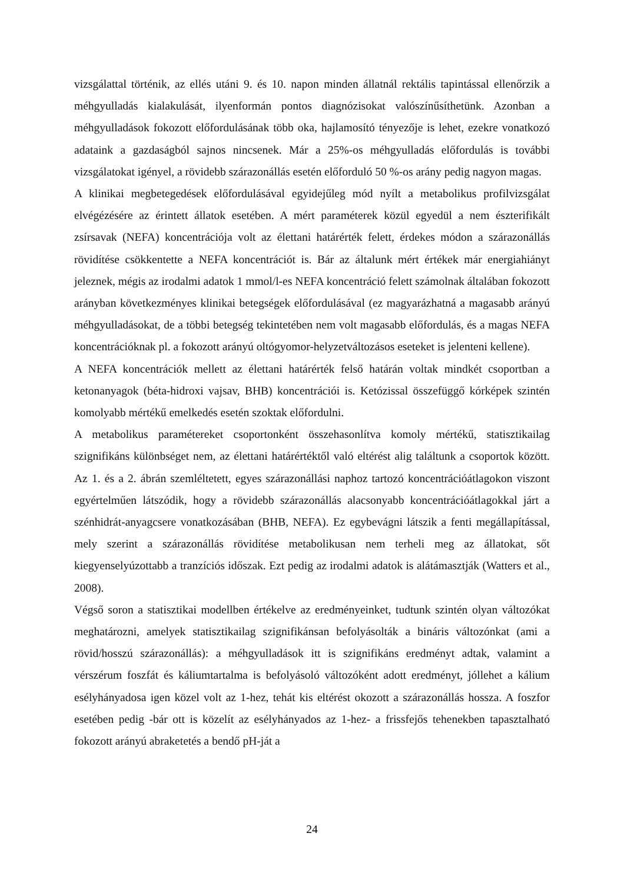vizsgálattal történik, az ellés utáni 9. és 10. napon minden állatnál rektális tapintással ellenőrzik a méhgyulladás kialakulását, ilyenformán pontos diagnózisokat valószínűsíthetünk. Azonban a méhgyulladások fokozott előfordulásának több oka, hajlamosító tényezője is lehet, ezekre vonatkozó adataink a gazdaságból sajnos nincsenek. Már a 25%-os méhgyulladás előfordulás is további vizsgálatokat igényel, a rövidebb szárazonállás esetén előforduló 50 %-os arány pedig nagyon magas.
A klinikai megbetegedések előfordulásával egyidejűleg mód nyílt a metabolikus profilvizsgálat elvégézésére az érintett állatok esetében. A mért paraméterek közül egyedül a nem észterifikált zsírsavak (NEFA) koncentrációja volt az élettani határérték felett, érdekes módon a szárazonállás rövidítése csökkentette a NEFA koncentrációt is. Bár az általunk mért értékek már energiahiányt jeleznek, mégis az irodalmi adatok 1 mmol/l-es NEFA koncentráció felett számolnak általában fokozott arányban következményes klinikai betegségek előfordulásával (ez magyarázhatná a magasabb arányú méhgyulladásokat, de a többi betegség tekintetében nem volt magasabb előfordulás, és a magas NEFA koncentrációknak pl. a fokozott arányú oltógyomor-helyzetváltozásos eseteket is jelenteni kellene).
A NEFA koncentrációk mellett az élettani határérték felső határán voltak mindkét csoportban a ketonanyagok (béta-hidroxi vajsav, BHB) koncentrációi is. Ketózissal összefüggő kórképek szintén komolyabb mértékű emelkedés esetén szoktak előfordulni.
A metabolikus paramétereket csoportonként összehasonlítva komoly mértékű, statisztikailag szignifikáns különbséget nem, az élettani határértéktől való eltérést alig találtunk a csoportok között. Az 1. és a 2. ábrán szemléltetett, egyes szárazonállási naphoz tartozó koncentrációátlagokon viszont egyértelműen látszódik, hogy a rövidebb szárazonállás alacsonyabb koncentrációátlagokkal járt a szénhidrát-anyagcsere vonatkozásában (BHB, NEFA). Ez egybevágni látszik a fenti megállapítással, mely szerint a szárazonállás rövidítése metabolikusan nem terheli meg az állatokat, sőt kiegyenselyúzottabb a tranzíciós időszak. Ezt pedig az irodalmi adatok is alátámasztják (Watters et al., 2008).
Végső soron a statisztikai modellben értékelve az eredményeinket, tudtunk szintén olyan változókat meghatározni, amelyek statisztikailag szignifikánsan befolyásolták a bináris változónkat (ami a rövid/hosszú szárazonállás): a méhgyulladások itt is szignifikáns eredményt adtak, valamint a vérszérum foszfát és káliumtartalma is befolyásoló változóként adott eredményt, jóllehet a kálium esélyhányadosa igen közel volt az 1-hez, tehát kis eltérést okozott a szárazonállás hossza. A foszfor esetében pedig -bár ott is közelít az esélyhányados az 1-hez- a frissfejős tehenekben tapasztalható fokozott arányú abraketetés a bendő pH-ját a
24